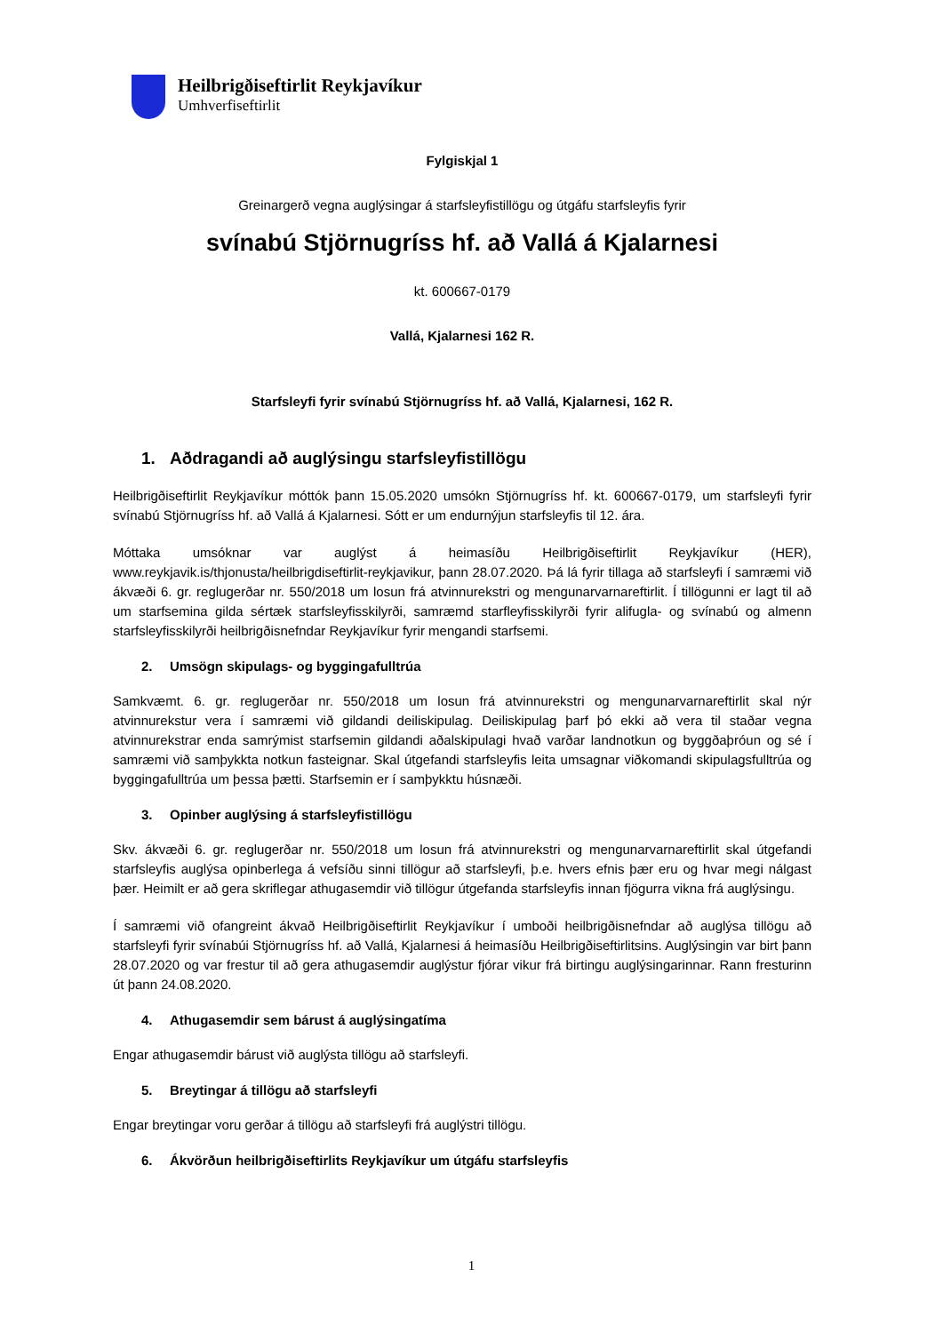Heilbrigðiseftirlit Reykjavíkur
Umhverfiseftirlit
Fylgiskjal 1
Greinargerð vegna auglýsingar á starfsleyfistillögu og útgáfu starfsleyfis fyrir
svínabú Stjörnugríss hf. að Vallá á Kjalarnesi
kt. 600667-0179
Vallá, Kjalarnesi 162 R.
Starfsleyfi fyrir svínabú Stjörnugríss hf. að Vallá, Kjalarnesi, 162 R.
1. Aðdragandi að auglýsingu starfsleyfistillögu
Heilbrigðiseftirlit Reykjavíkur móttók þann 15.05.2020 umsókn Stjörnugríss hf. kt. 600667-0179, um starfsleyfi fyrir svínabú Stjörnugríss hf. að Vallá á Kjalarnesi. Sótt er um endurnýjun starfsleyfis til 12. ára.
Móttaka umsóknar var auglýst á heimasíðu Heilbrigðiseftirlit Reykjavíkur (HER), www.reykjavik.is/thjonusta/heilbrigdiseftirlit-reykjavikur, þann 28.07.2020. Þá lá fyrir tillaga að starfsleyfi í samræmi við ákvæði 6. gr. reglugerðar nr. 550/2018 um losun frá atvinnurekstri og mengunarvarnareftirlit. Í tillögunni er lagt til að um starfsemina gilda sértæk starfsleyfisskilyrði, samræmd starfleyfisskilyrði fyrir alifugla- og svínabú og almenn starfsleyfisskilyrði heilbrigðisnefndar Reykjavíkur fyrir mengandi starfsemi.
2. Umsögn skipulags- og byggingafulltrúa
Samkvæmt. 6. gr. reglugerðar nr. 550/2018 um losun frá atvinnurekstri og mengunarvarnareftirlit skal nýr atvinnurekstur vera í samræmi við gildandi deiliskipulag. Deiliskipulag þarf þó ekki að vera til staðar vegna atvinnurekstrar enda samrýmist starfsemin gildandi aðalskipulagi hvað varðar landnotkun og byggðaþróun og sé í samræmi við samþykkta notkun fasteignar. Skal útgefandi starfsleyfis leita umsagnar viðkomandi skipulagsfulltrúa og byggingafulltrúa um þessa þætti. Starfsemin er í samþykktu húsnæði.
3. Opinber auglýsing á starfsleyfistillögu
Skv. ákvæði 6. gr. reglugerðar nr. 550/2018 um losun frá atvinnurekstri og mengunarvarnareftirlit skal útgefandi starfsleyfis auglýsa opinberlega á vefsíðu sinni tillögur að starfsleyfi, þ.e. hvers efnis þær eru og hvar megi nálgast þær. Heimilt er að gera skriflegar athugasemdir við tillögur útgefanda starfsleyfis innan fjögurra vikna frá auglýsingu.
Í samræmi við ofangreint ákvað Heilbrigðiseftirlit Reykjavíkur í umboði heilbrigðisnefndar að auglýsa tillögu að starfsleyfi fyrir svínabúi Stjörnugríss hf. að Vallá, Kjalarnesi á heimasíðu Heilbrigðiseftirlitsins. Auglýsingin var birt þann 28.07.2020 og var frestur til að gera athugasemdir auglýstur fjórar vikur frá birtingu auglýsingarinnar. Rann fresturinn út þann 24.08.2020.
4. Athugasemdir sem bárust á auglýsingatíma
Engar athugasemdir bárust við auglýsta tillögu að starfsleyfi.
5. Breytingar á tillögu að starfsleyfi
Engar breytingar voru gerðar á tillögu að starfsleyfi frá auglýstri tillögu.
6. Ákvörðun heilbrigðiseftirlits Reykjavíkur um útgáfu starfsleyfis
1